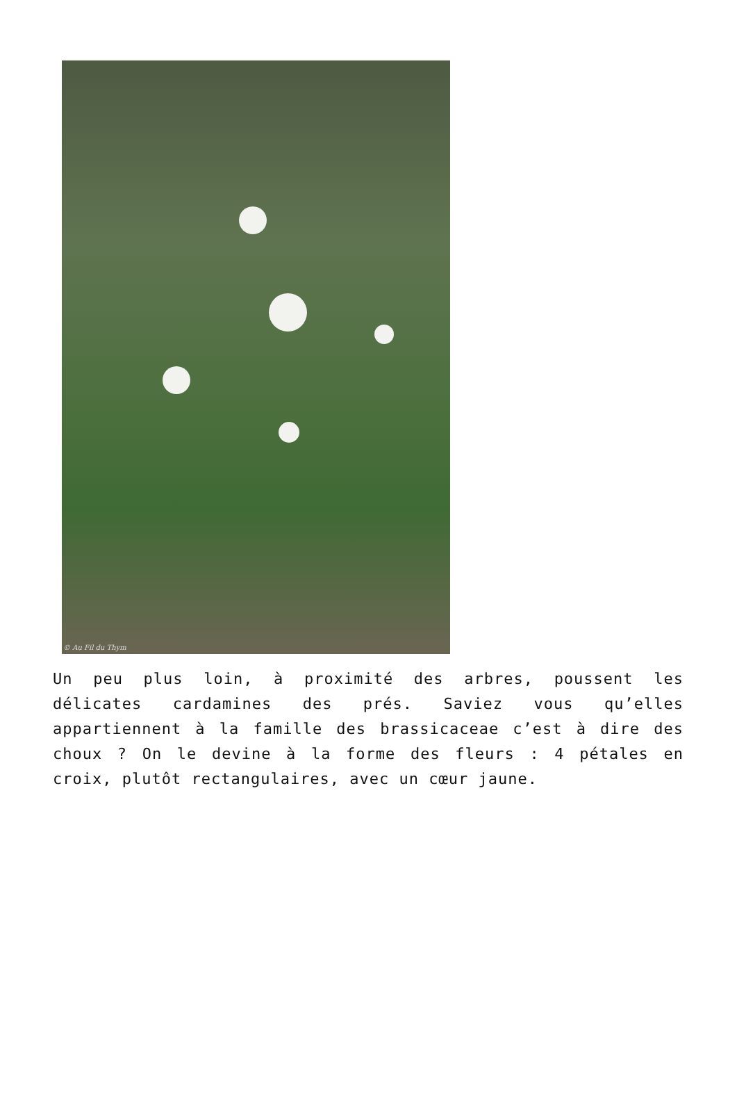© Au Fil du Thym
Un peu plus loin, à proximité des arbres, poussent les délicates cardamines des prés. Saviez vous qu’elles appartiennent à la famille des brassicaceae c’est à dire des choux ? On le devine à la forme des fleurs : 4 pétales en croix, plutôt rectangulaires, avec un cœur jaune.